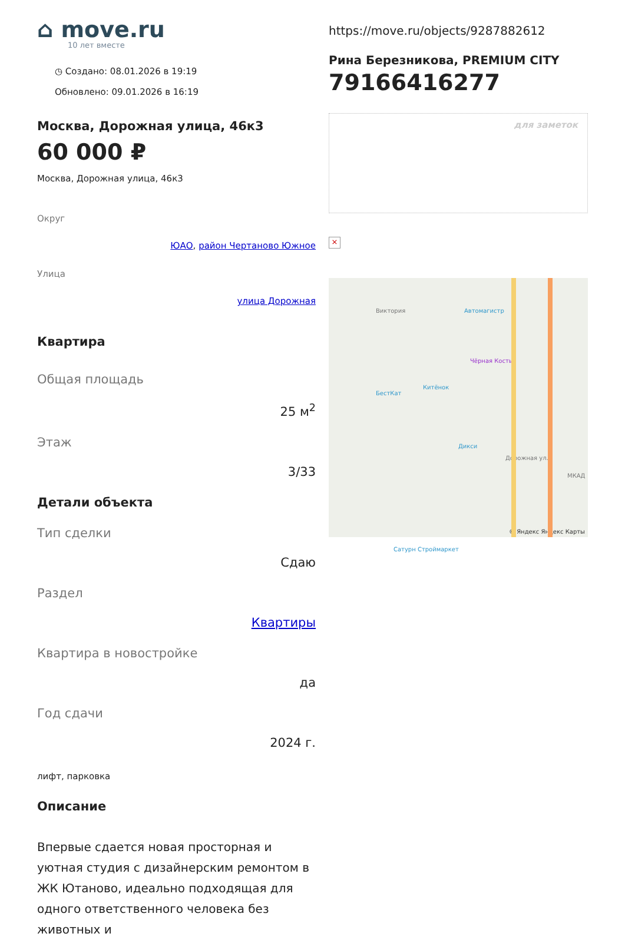⌂ move.ru
10 лет вместе
◷ Создано: 08.01.2026 в 19:19
Обновлено: 09.01.2026 в 16:19
Москва, Дорожная улица, 46к3
60 000 ₽
Москва, Дорожная улица, 46к3
Округ
ЮАО, район Чертаново Южное
Улица
улица Дорожная
Квартира
Общая площадь
25 м<sup>2</sup>
Этаж
3/33
Детали объекта
Тип сделки
Сдаю
Раздел
Квартиры
Квартира в новостройке
да
Год сдачи
2024 г.
лифт, парковка
Описание
Впервые сдается новая просторная и уютная студия с дизайнерским ремонтом в ЖК Ютаново, идеально подходящая для одного ответственного человека без животных и
https://move.ru/objects/9287882612
Рина Березникова, PREMIUM CITY
79166416277
для заметок
×
Виктория Автомагистр
Чёрная Кость
БестКат
Китёнок
Дикси
Сатурн Строймаркет
Дорожная ул.
МКАД
© Яндекс Яндекс Карты